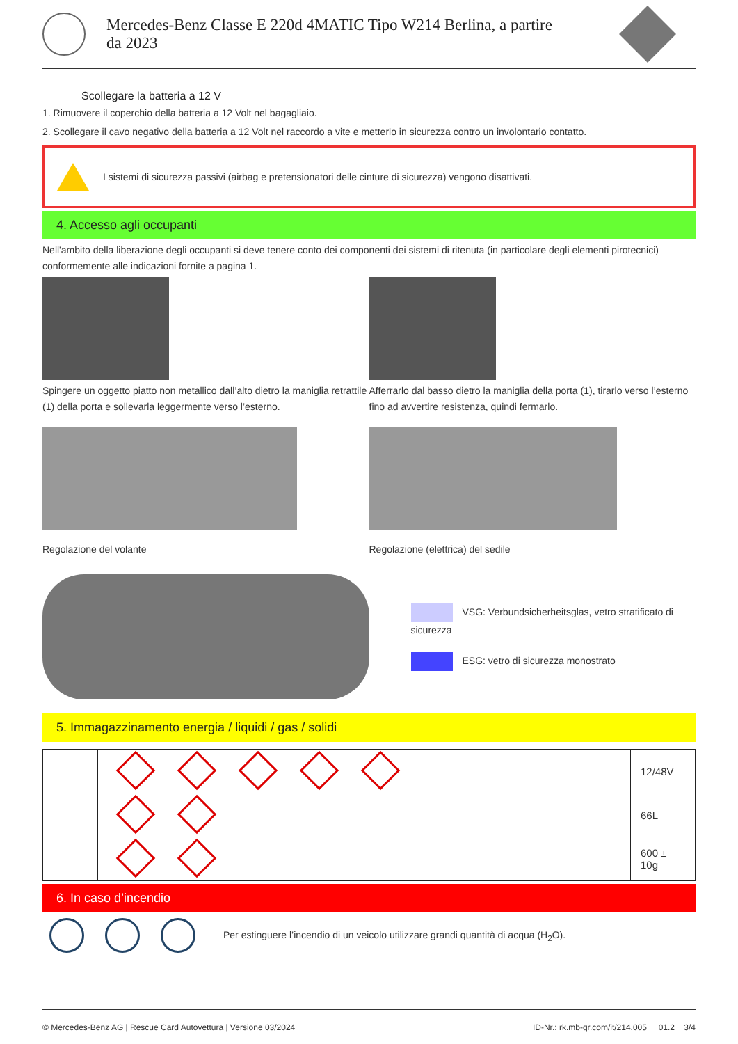Mercedes-Benz Classe E 220d 4MATIC Tipo W214 Berlina, a partire
da 2023
Scollegare la batteria a 12 V
1. Rimuovere il coperchio della batteria a 12 Volt nel bagagliaio.
2. Scollegare il cavo negativo della batteria a 12 Volt nel raccordo a vite e metterlo in sicurezza contro un involontario contatto.
I sistemi di sicurezza passivi (airbag e pretensionatori delle cinture di sicurezza) vengono disattivati.
4. Accesso agli occupanti
Nell'ambito della liberazione degli occupanti si deve tenere conto dei componenti dei sistemi di ritenuta (in particolare degli elementi pirotecnici) conformemente alle indicazioni fornite a pagina 1.
Spingere un oggetto piatto non metallico dall’alto dietro la maniglia retrattile (1) della porta e sollevarla leggermente verso l’esterno.
Afferrarlo dal basso dietro la maniglia della porta (1), tirarlo verso l’esterno fino ad avvertire resistenza, quindi fermarlo.
Regolazione del volante Regolazione (elettrica) del sedile
VSG: Verbundsicherheitsglas, vetro stratificato di sicurezza
ESG: vetro di sicurezza monostrato
5. Immagazzinamento energia / liquidi / gas / solidi
| | | 12/48V |
| | | 66L |
| | | 600 ± 10g |
6. In caso d’incendio
Per estinguere l’incendio di un veicolo utilizzare grandi quantità di acqua (H<sub>2</sub>O).
© Mercedes-Benz AG | Rescue Card Autovettura | Versione 03/2024 ID-Nr.: rk.mb-qr.com/it/214.005 01.2 3/4